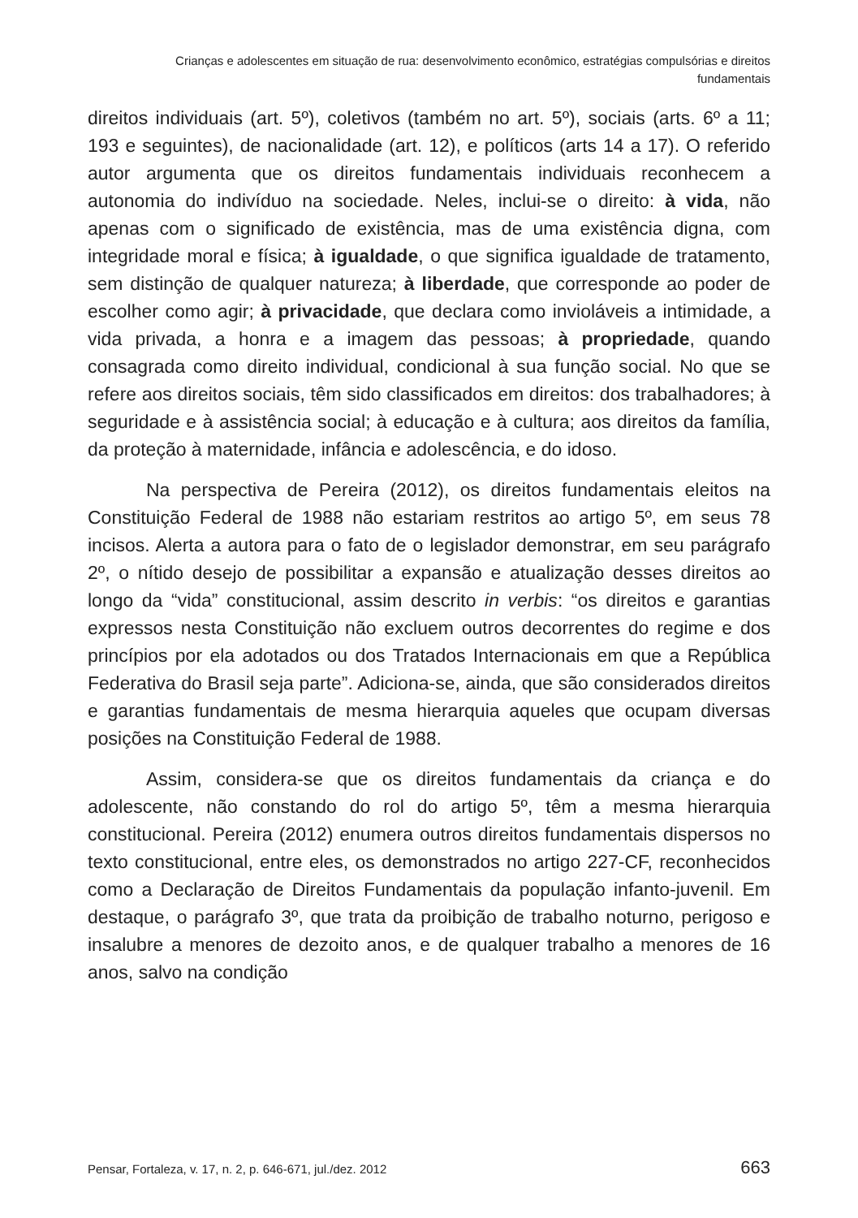Crianças e adolescentes em situação de rua: desenvolvimento econômico, estratégias compulsórias e direitos fundamentais
direitos individuais (art. 5º), coletivos (também no art. 5º), sociais (arts. 6º a 11; 193 e seguintes), de nacionalidade (art. 12), e políticos (arts 14 a 17). O referido autor argumenta que os direitos fundamentais individuais reconhecem a autonomia do indivíduo na sociedade. Neles, inclui-se o direito: à vida, não apenas com o significado de existência, mas de uma existência digna, com integridade moral e física; à igualdade, o que significa igualdade de tratamento, sem distinção de qualquer natureza; à liberdade, que corresponde ao poder de escolher como agir; à privacidade, que declara como invioláveis a intimidade, a vida privada, a honra e a imagem das pessoas; à propriedade, quando consagrada como direito individual, condicional à sua função social. No que se refere aos direitos sociais, têm sido classificados em direitos: dos trabalhadores; à seguridade e à assistência social; à educação e à cultura; aos direitos da família, da proteção à maternidade, infância e adolescência, e do idoso.
Na perspectiva de Pereira (2012), os direitos fundamentais eleitos na Constituição Federal de 1988 não estariam restritos ao artigo 5º, em seus 78 incisos. Alerta a autora para o fato de o legislador demonstrar, em seu parágrafo 2º, o nítido desejo de possibilitar a expansão e atualização desses direitos ao longo da “vida” constitucional, assim descrito in verbis: “os direitos e garantias expressos nesta Constituição não excluem outros decorrentes do regime e dos princípios por ela adotados ou dos Tratados Internacionais em que a República Federativa do Brasil seja parte”. Adiciona-se, ainda, que são considerados direitos e garantias fundamentais de mesma hierarquia aqueles que ocupam diversas posições na Constituição Federal de 1988.
Assim, considera-se que os direitos fundamentais da criança e do adolescente, não constando do rol do artigo 5º, têm a mesma hierarquia constitucional. Pereira (2012) enumera outros direitos fundamentais dispersos no texto constitucional, entre eles, os demonstrados no artigo 227-CF, reconhecidos como a Declaração de Direitos Fundamentais da população infanto-juvenil. Em destaque, o parágrafo 3º, que trata da proibição de trabalho noturno, perigoso e insalubre a menores de dezoito anos, e de qualquer trabalho a menores de 16 anos, salvo na condição
Pensar, Fortaleza, v. 17, n. 2, p. 646-671, jul./dez. 2012 663